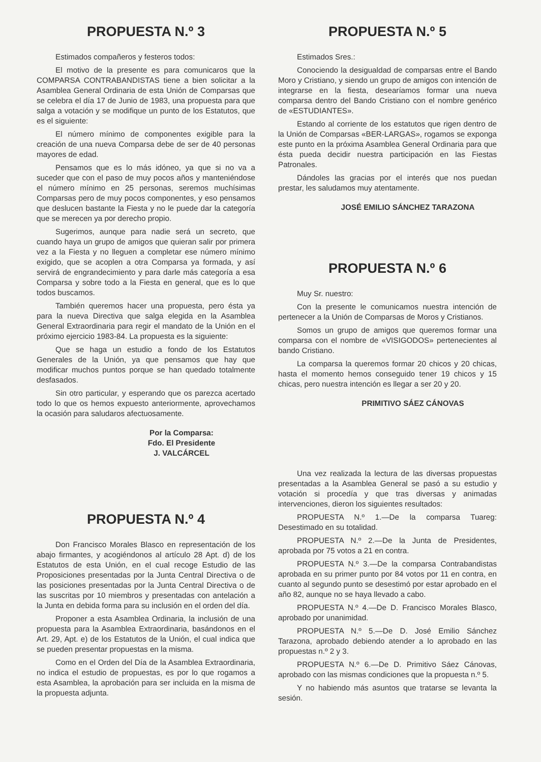PROPUESTA N.º 3
Estimados compañeros y festeros todos:
El motivo de la presente es para comunicaros que la COMPARSA CONTRABANDISTAS tiene a bien solicitar a la Asamblea General Ordinaria de esta Unión de Comparsas que se celebra el día 17 de Junio de 1983, una propuesta para que salga a votación y se modifique un punto de los Estatutos, que es el siguiente:
El número mínimo de componentes exigible para la creación de una nueva Comparsa debe de ser de 40 personas mayores de edad.
Pensamos que es lo más idóneo, ya que si no va a suceder que con el paso de muy pocos años y manteniéndose el número mínimo en 25 personas, seremos muchísimas Comparsas pero de muy pocos componentes, y eso pensamos que deslucen bastante la Fiesta y no le puede dar la categoría que se merecen ya por derecho propio.
Sugerimos, aunque para nadie será un secreto, que cuando haya un grupo de amigos que quieran salir por primera vez a la Fiesta y no lleguen a completar ese número mínimo exigido, que se acoplen a otra Comparsa ya formada, y así servirá de engrandecimiento y para darle más categoría a esa Comparsa y sobre todo a la Fiesta en general, que es lo que todos buscamos.
También queremos hacer una propuesta, pero ésta ya para la nueva Directiva que salga elegida en la Asamblea General Extraordinaria para regir el mandato de la Unión en el próximo ejercicio 1983-84. La propuesta es la siguiente:
Que se haga un estudio a fondo de los Estatutos Generales de la Unión, ya que pensamos que hay que modificar muchos puntos porque se han quedado totalmente desfasados.
Sin otro particular, y esperando que os parezca acertado todo lo que os hemos expuesto anteriormente, aprovechamos la ocasión para saludaros afectuosamente.
Por la Comparsa:
Fdo. El Presidente
J. VALCÁRCEL
PROPUESTA N.º 4
Don Francisco Morales Blasco en representación de los abajo firmantes, y acogiéndonos al artículo 28 Apt. d) de los Estatutos de esta Unión, en el cual recoge Estudio de las Proposiciones presentadas por la Junta Central Directiva o de las posiciones presentadas por la Junta Central Directiva o de las suscritas por 10 miembros y presentadas con antelación a la Junta en debida forma para su inclusión en el orden del día.
Proponer a esta Asamblea Ordinaria, la inclusión de una propuesta para la Asamblea Extraordinaria, basándonos en el Art. 29, Apt. e) de los Estatutos de la Unión, el cual indica que se pueden presentar propuestas en la misma.
Como en el Orden del Día de la Asamblea Extraordinaria, no indica el estudio de propuestas, es por lo que rogamos a esta Asamblea, la aprobación para ser incluida en la misma de la propuesta adjunta.
PROPUESTA N.º 5
Estimados Sres.:
Conociendo la desigualdad de comparsas entre el Bando Moro y Cristiano, y siendo un grupo de amigos con intención de integrarse en la fiesta, desearíamos formar una nueva comparsa dentro del Bando Cristiano con el nombre genérico de «ESTUDIANTES».
Estando al corriente de los estatutos que rigen dentro de la Unión de Comparsas «BER-LARGAS», rogamos se exponga este punto en la próxima Asamblea General Ordinaria para que ésta pueda decidir nuestra participación en las Fiestas Patronales.
Dándoles las gracias por el interés que nos puedan prestar, les saludamos muy atentamente.
JOSÉ EMILIO SÁNCHEZ TARAZONA
PROPUESTA N.º 6
Muy Sr. nuestro:
Con la presente le comunicamos nuestra intención de pertenecer a la Unión de Comparsas de Moros y Cristianos.
Somos un grupo de amigos que queremos formar una comparsa con el nombre de «VISIGODOS» pertenecientes al bando Cristiano.
La comparsa la queremos formar 20 chicos y 20 chicas, hasta el momento hemos conseguido tener 19 chicos y 15 chicas, pero nuestra intención es llegar a ser 20 y 20.
PRIMITIVO SÁEZ CÁNOVAS
Una vez realizada la lectura de las diversas propuestas presentadas a la Asamblea General se pasó a su estudio y votación si procedía y que tras diversas y animadas intervenciones, dieron los siguientes resultados:
PROPUESTA N.º 1.—De la comparsa Tuareg: Desestimado en su totalidad.
PROPUESTA N.º 2.—De la Junta de Presidentes, aprobada por 75 votos a 21 en contra.
PROPUESTA N.º 3.—De la comparsa Contrabandistas aprobada en su primer punto por 84 votos por 11 en contra, en cuanto al segundo punto se desestimó por estar aprobado en el año 82, aunque no se haya llevado a cabo.
PROPUESTA N.º 4.—De D. Francisco Morales Blasco, aprobado por unanimidad.
PROPUESTA N.º 5.—De D. José Emilio Sánchez Tarazona, aprobado debiendo atender a lo aprobado en las propuestas n.º 2 y 3.
PROPUESTA N.º 6.—De D. Primitivo Sáez Cánovas, aprobado con las mismas condiciones que la propuesta n.º 5.
Y no habiendo más asuntos que tratarse se levanta la sesión.